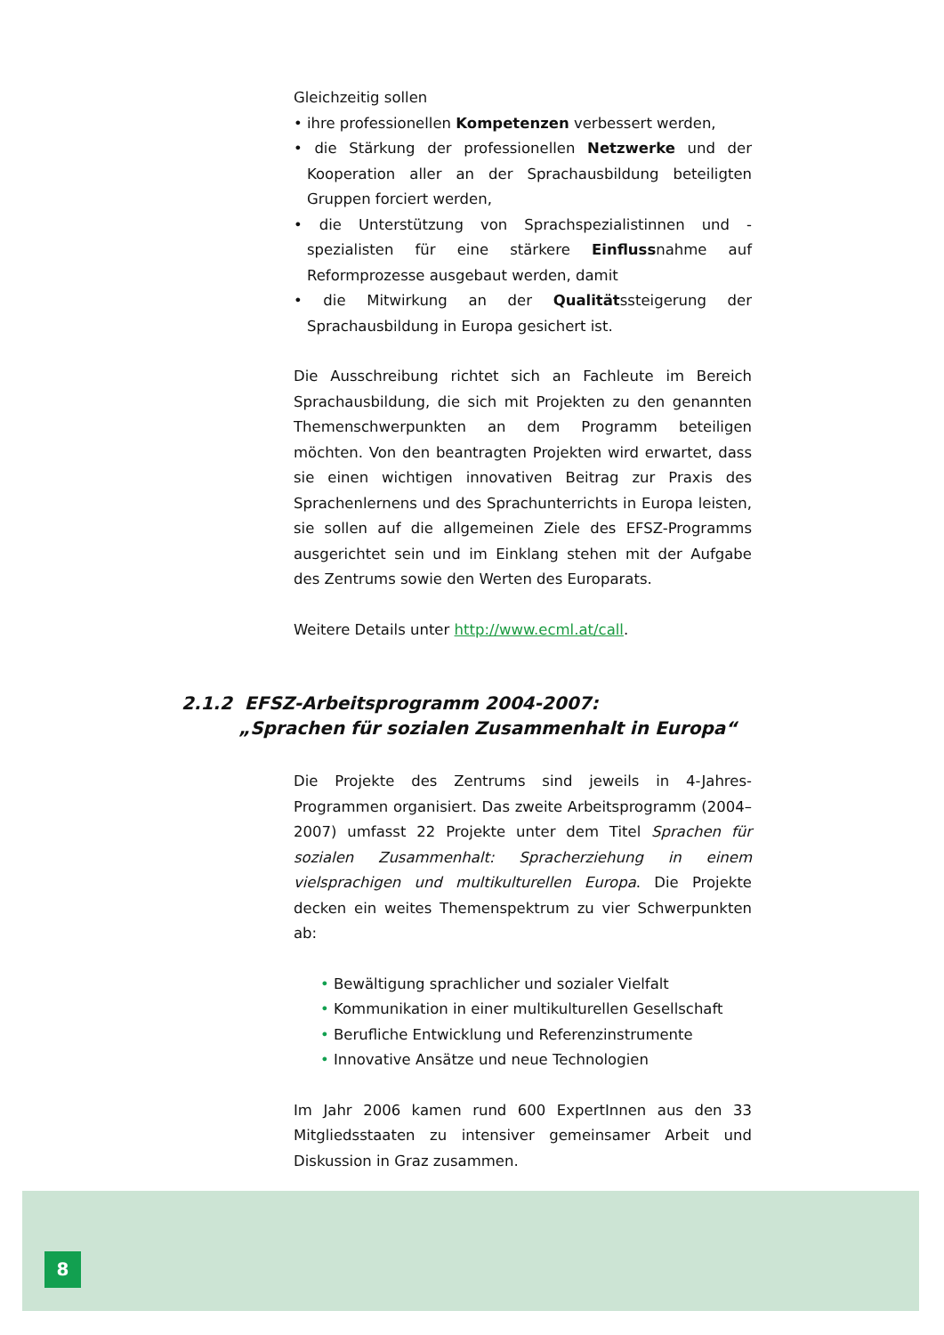Gleichzeitig sollen
• ihre professionellen Kompetenzen verbessert werden,
• die Stärkung der professionellen Netzwerke und der Kooperation aller an der Sprachausbildung beteiligten Gruppen forciert werden,
• die Unterstützung von Sprachspezialistinnen und -spezialisten für eine stärkere Einflussnahme auf Reformprozesse ausgebaut werden, damit
• die Mitwirkung an der Qualitätssteigerung der Sprachausbildung in Europa gesichert ist.
Die Ausschreibung richtet sich an Fachleute im Bereich Sprachausbildung, die sich mit Projekten zu den genannten Themenschwerpunkten an dem Programm beteiligen möchten. Von den beantragten Projekten wird erwartet, dass sie einen wichtigen innovativen Beitrag zur Praxis des Sprachenlernens und des Sprachunterrichts in Europa leisten, sie sollen auf die allgemeinen Ziele des EFSZ-Programms ausgerichtet sein und im Einklang stehen mit der Aufgabe des Zentrums sowie den Werten des Europarats.
Weitere Details unter http://www.ecml.at/call.
2.1.2 EFSZ-Arbeitsprogramm 2004-2007:
„Sprachen für sozialen Zusammenhalt in Europa“
Die Projekte des Zentrums sind jeweils in 4-Jahres-Programmen organisiert. Das zweite Arbeitsprogramm (2004–2007) umfasst 22 Projekte unter dem Titel Sprachen für sozialen Zusammenhalt: Spracherziehung in einem vielsprachigen und multikulturellen Europa. Die Projekte decken ein weites Themenspektrum zu vier Schwerpunkten ab:
• Bewältigung sprachlicher und sozialer Vielfalt
• Kommunikation in einer multikulturellen Gesellschaft
• Berufliche Entwicklung und Referenzinstrumente
• Innovative Ansätze und neue Technologien
Im Jahr 2006 kamen rund 600 ExpertInnen aus den 33 Mitgliedsstaaten zu intensiver gemeinsamer Arbeit und Diskussion in Graz zusammen.
8